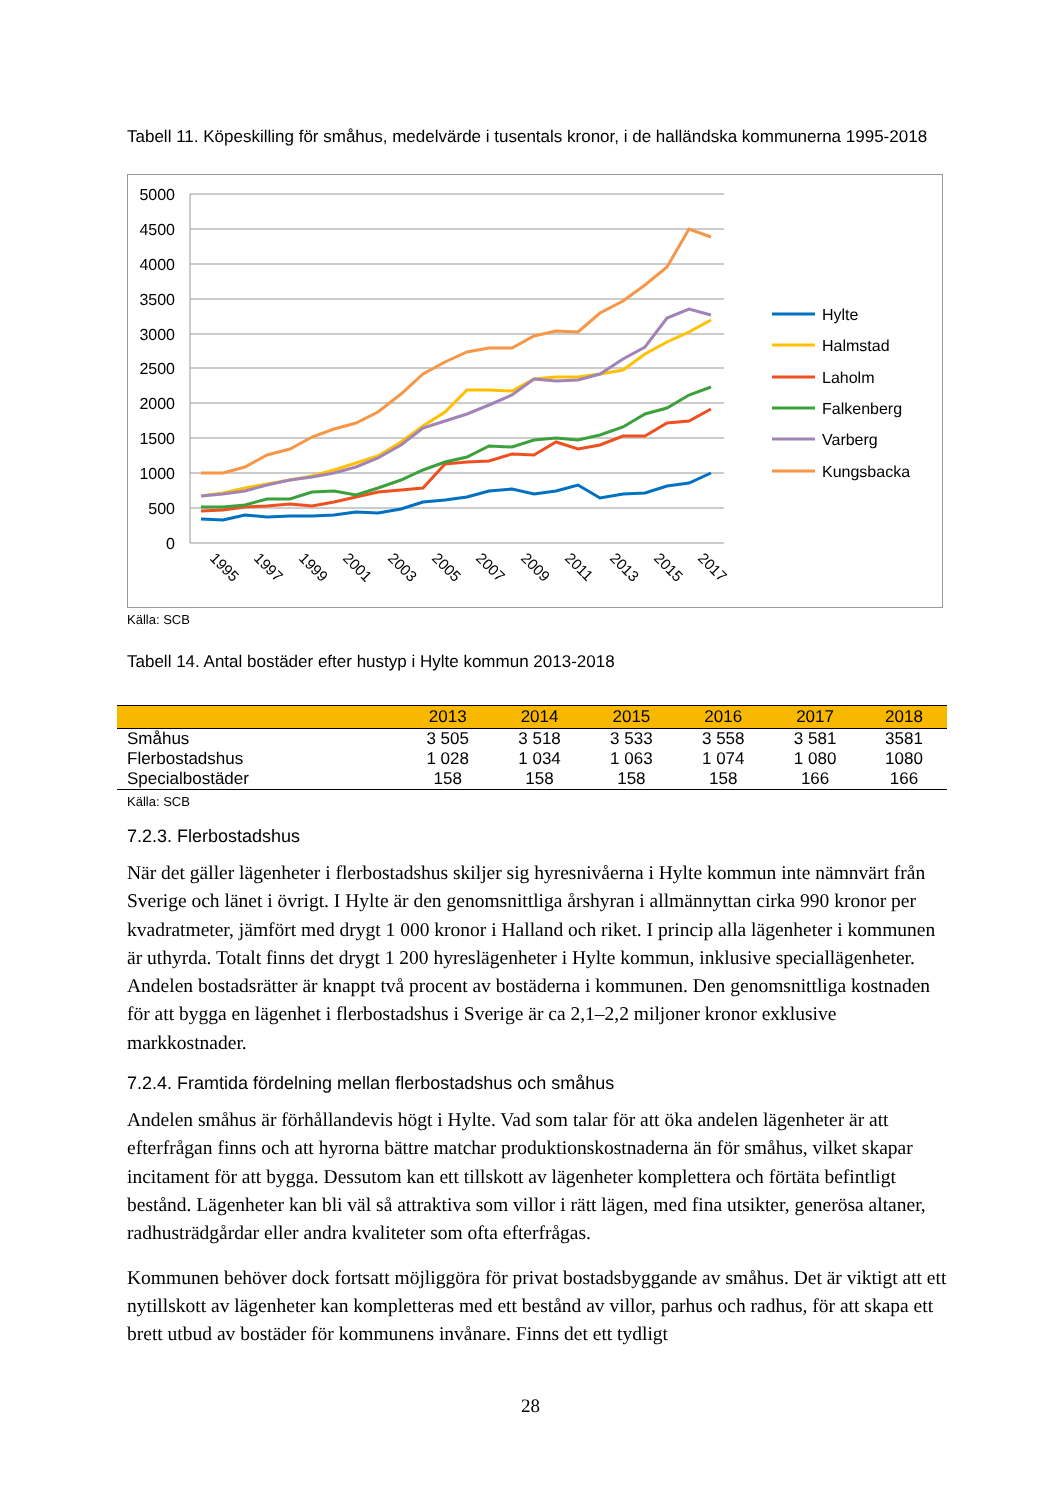Tabell 11. Köpeskilling för småhus, medelvärde i tusentals kronor, i de halländska kommunerna 1995-2018
5000
4500
4000
3500
3000
2500
2000
1500
1000
500
0
1995
1997
1999
2001
2003
2005
2007
2009
2011
2013
2015
2017
Hylte
Halmstad
Laholm
Falkenberg
Varberg
Kungsbacka
Källa: SCB
Tabell 14. Antal bostäder efter hustyp i Hylte kommun 2013-2018
| | 2013 | 2014 | 2015 | 2016 | 2017 | 2018 |
| --- | --- | --- | --- | --- | --- | --- |
| Småhus | 3 505 | 3 518 | 3 533 | 3 558 | 3 581 | 3581 |
| Flerbostadshus | 1 028 | 1 034 | 1 063 | 1 074 | 1 080 | 1080 |
| Specialbostäder | 158 | 158 | 158 | 158 | 166 | 166 |
Källa: SCB
7.2.3. Flerbostadshus
När det gäller lägenheter i flerbostadshus skiljer sig hyresnivåerna i Hylte kommun inte nämnvärt från Sverige och länet i övrigt. I Hylte är den genomsnittliga årshyran i allmännyttan cirka 990 kronor per kvadratmeter, jämfört med drygt 1 000 kronor i Halland och riket. I princip alla lägenheter i kommunen är uthyrda. Totalt finns det drygt 1 200 hyreslägenheter i Hylte kommun, inklusive speciallägenheter. Andelen bostadsrätter är knappt två procent av bostäderna i kommunen. Den genomsnittliga kostnaden för att bygga en lägenhet i flerbostadshus i Sverige är ca 2,1–2,2 miljoner kronor exklusive markkostnader.
7.2.4. Framtida fördelning mellan flerbostadshus och småhus
Andelen småhus är förhållandevis högt i Hylte. Vad som talar för att öka andelen lägenheter är att efterfrågan finns och att hyrorna bättre matchar produktionskostnaderna än för småhus, vilket skapar incitament för att bygga. Dessutom kan ett tillskott av lägenheter komplettera och förtäta befintligt bestånd. Lägenheter kan bli väl så attraktiva som villor i rätt lägen, med fina utsikter, generösa altaner, radhusträdgårdar eller andra kvaliteter som ofta efterfrågas.
Kommunen behöver dock fortsatt möjliggöra för privat bostadsbyggande av småhus. Det är viktigt att ett nytillskott av lägenheter kan kompletteras med ett bestånd av villor, parhus och radhus, för att skapa ett brett utbud av bostäder för kommunens invånare. Finns det ett tydligt
28